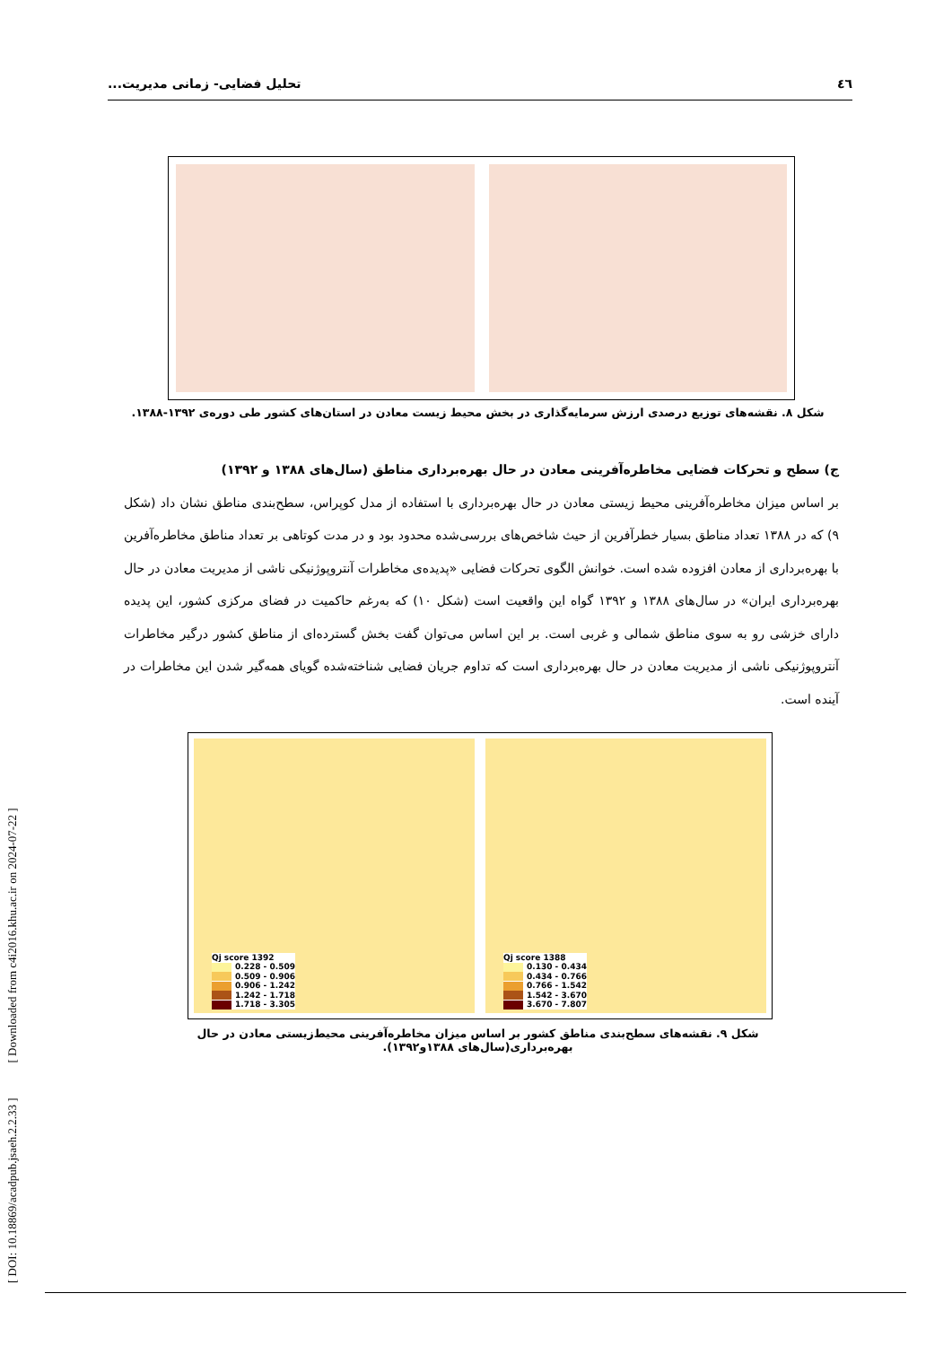٤٦ تحلیل فضایی- زمانی مدیریت...
شکل ۸. نقشه‌های توزیع درصدی ارزش سرمایه‌گذاری در بخش محیط زیست معادن در استان‌های کشور طی دوره‌ی ۱۳۹۲-۱۳۸۸.
ج) سطح و تحرکات فضایی مخاطره‌آفرینی معادن در حال بهره‌برداری مناطق (سال‌های ۱۳۸۸ و ۱۳۹۲)
بر اساس میزان مخاطره‌آفرینی محیط زیستی معادن در حال بهره‌برداری با استفاده از مدل کوپراس، سطح‌بندی مناطق نشان داد (شکل ۹) که در ۱۳۸۸ تعداد مناطق بسیار خطرآفرین از حیث شاخص‌های بررسی‌شده محدود بود و در مدت کوتاهی بر تعداد مناطق مخاطره‌آفرین با بهره‌برداری از معادن افزوده شده است. خوانش الگوی تحرکات فضایی «پدیده‌ی مخاطرات آنتروپوژنیکی ناشی از مدیریت معادن در حال بهره‌برداری ایران» در سال‌های ۱۳۸۸ و ۱۳۹۲ گواه این واقعیت است (شکل ۱۰) که به‌رغم حاکمیت در فضای مرکزی کشور، این پدیده دارای خزشی رو به سوی مناطق شمالی و غربی است. بر این اساس می‌توان گفت بخش گسترده‌ای از مناطق کشور درگیر مخاطرات آنتروپوژنیکی ناشی از مدیریت معادن در حال بهره‌برداری است که تداوم جریان فضایی شناخته‌شده گویای همه‌گیر شدن این مخاطرات در آینده است.
Qj score 1392
0.228 - 0.509
0.509 - 0.906
0.906 - 1.242
1.242 - 1.718
1.718 - 3.305
Qj score 1388
0.130 - 0.434
0.434 - 0.766
0.766 - 1.542
1.542 - 3.670
3.670 - 7.807
شکل ۹. نقشه‌های سطح‌بندی مناطق کشور بر اساس میزان مخاطره‌آفرینی محیط‌زیستی معادن در حال بهره‌برداری(سال‌های ۱۳۸۸و۱۳۹۲).
[ DOI: 10.18869/acadpub.jsaeh.2.2.33 ] [ Downloaded from c4i2016.khu.ac.ir on 2024-07-22 ]